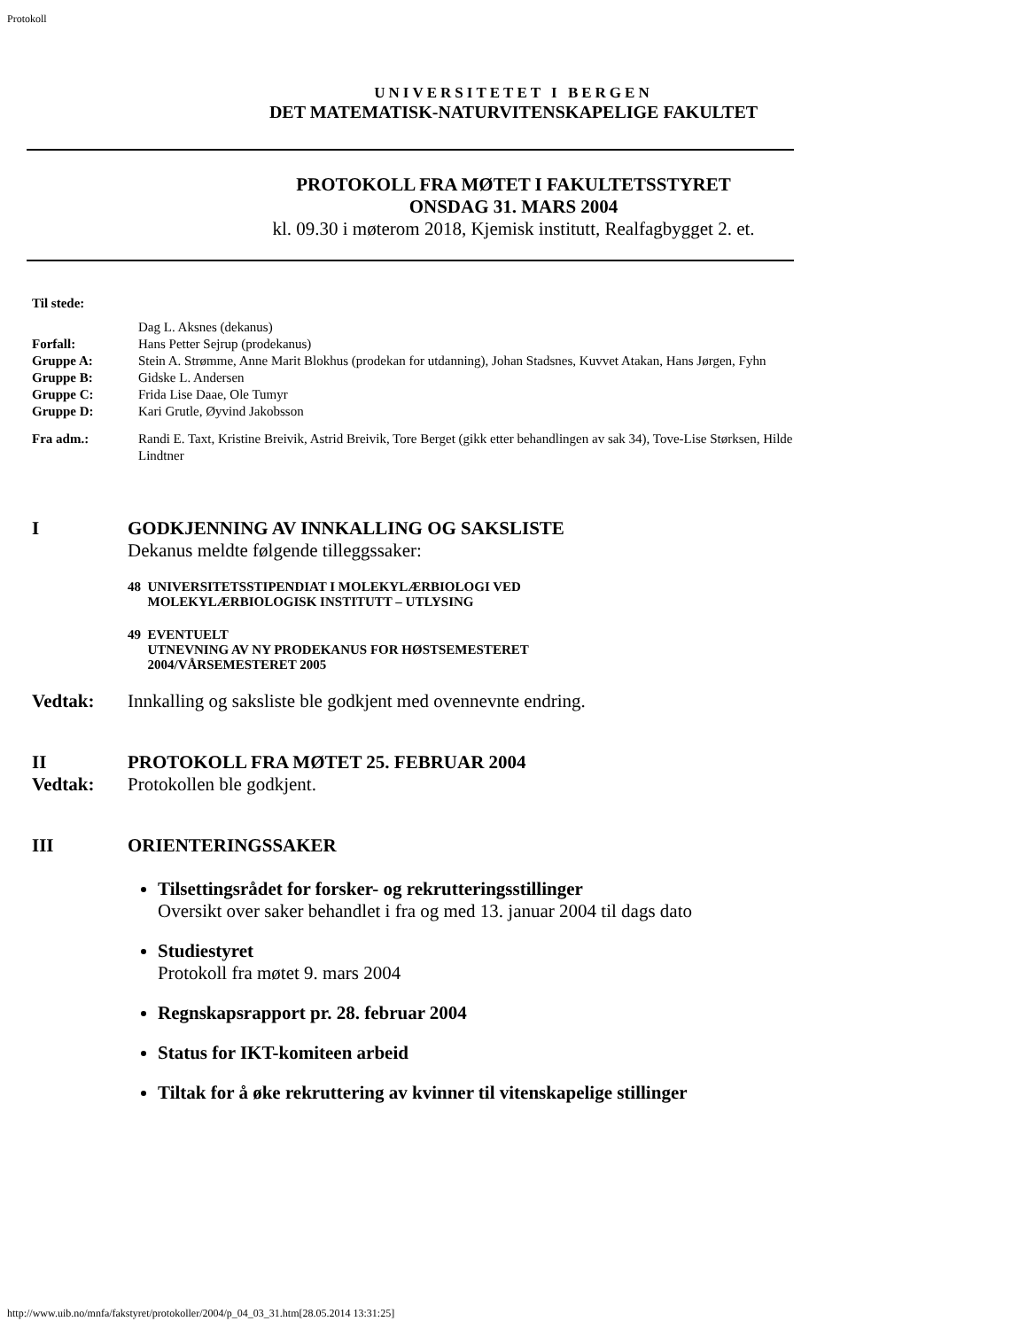Protokoll
UNIVERSITETET I BERGEN
DET MATEMATISK-NATURVITENSKAPELIGE FAKULTET
PROTOKOLL FRA MØTET I FAKULTETSSTYRET
ONSDAG 31. MARS 2004
kl. 09.30 i møterom 2018, Kjemisk institutt, Realfagbygget 2. et.
| Til stede: | |
| | Dag L. Aksnes (dekanus) |
| Forfall: | Hans Petter Sejrup (prodekanus) |
| Gruppe A: | Stein A. Strømme, Anne Marit Blokhus (prodekan for utdanning), Johan Stadsnes, Kuvvet Atakan, Hans Jørgen, Fyhn |
| Gruppe B: | Gidske L. Andersen |
| Gruppe C: | Frida Lise Daae, Ole Tumyr |
| Gruppe D: | Kari Grutle, Øyvind Jakobsson |
| Fra adm.: | Randi E. Taxt, Kristine Breivik, Astrid Breivik, Tore Berget (gikk etter behandlingen av sak 34), Tove-Lise Størksen, Hilde Lindtner |
| I | GODKJENNING AV INNKALLING OG SAKSLISTE Dekanus meldte følgende tilleggssaker: 48 UNIVERSITETSSTIPENDIAT I MOLEKYLÆRBIOLOGI VED MOLEKYLÆRBIOLOGISK INSTITUTT – UTLYSING 49 EVENTUELT UTNEVNING AV NY PRODEKANUS FOR HØSTSEMESTERET 2004/VÅRSEMESTERET 2005 |
| Vedtak: | Innkalling og saksliste ble godkjent med ovennevnte endring. |
| II | PROTOKOLL FRA MØTET 25. FEBRUAR 2004 |
| Vedtak: | Protokollen ble godkjent. |
| III | ORIENTERINGSSAKER Tilsettingsrådet for forsker- og rekrutteringsstillinger Oversikt over saker behandlet i fra og med 13. januar 2004 til dags dato Studiestyret Protokoll fra møtet 9. mars 2004 Regnskapsrapport pr. 28. februar 2004 Status for IKT-komiteen arbeid Tiltak for å øke rekruttering av kvinner til vitenskapelige stillinger |
http://www.uib.no/mnfa/fakstyret/protokoller/2004/p_04_03_31.htm[28.05.2014 13:31:25]